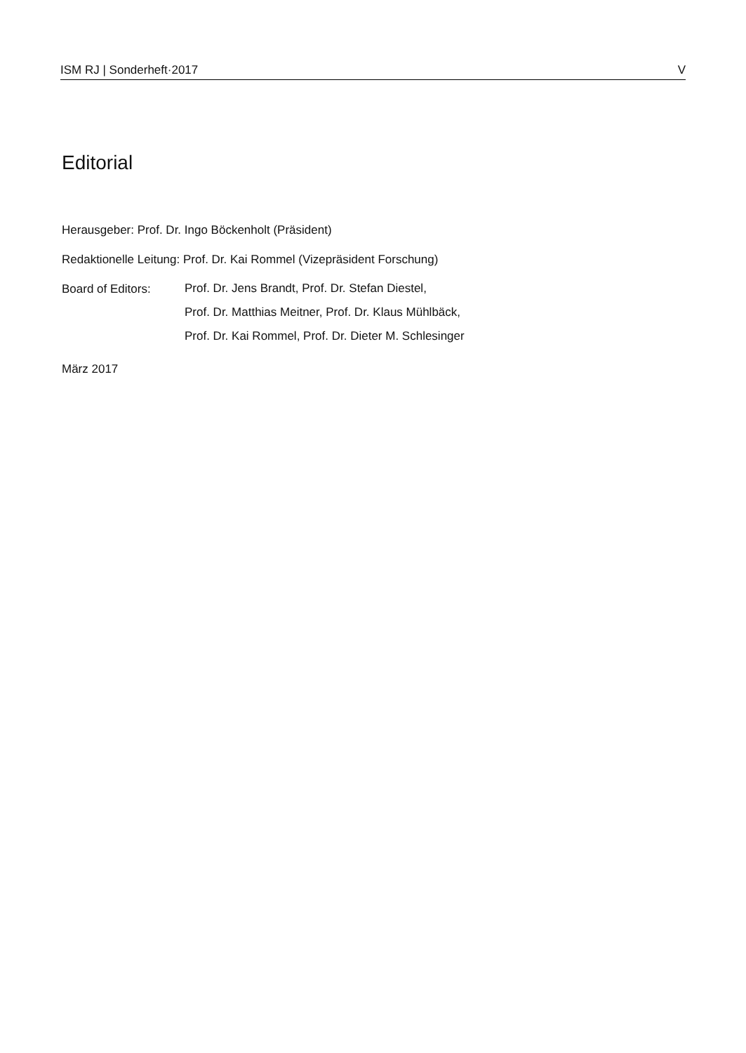ISM RJ | Sonderheft·2017 V
Editorial
Herausgeber: Prof. Dr. Ingo Böckenholt (Präsident)
Redaktionelle Leitung: Prof. Dr. Kai Rommel (Vizepräsident Forschung)
Board of Editors:
Prof. Dr. Jens Brandt, Prof. Dr. Stefan Diestel,
Prof. Dr. Matthias Meitner, Prof. Dr. Klaus Mühlbäck,
Prof. Dr. Kai Rommel, Prof. Dr. Dieter M. Schlesinger
März 2017